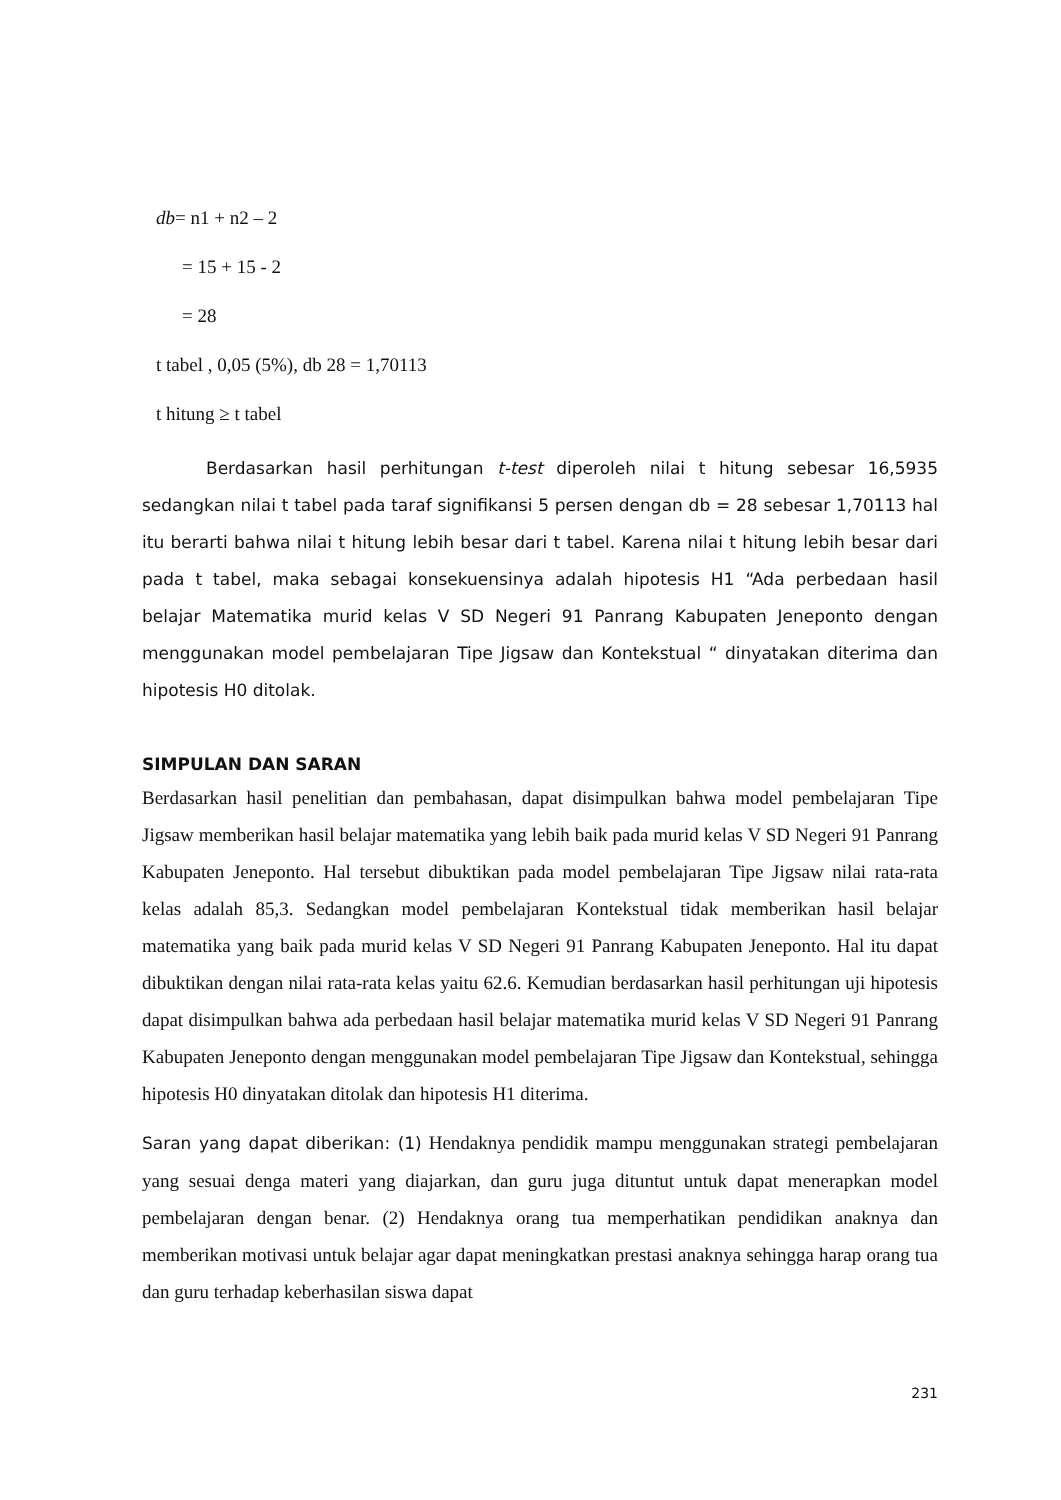db= n1 + n2 – 2
= 15 + 15 - 2
= 28
t tabel , 0,05 (5%), db 28 = 1,70113
t hitung ≥ t tabel
Berdasarkan hasil perhitungan t-test diperoleh nilai t hitung sebesar 16,5935 sedangkan nilai t tabel pada taraf signifikansi 5 persen dengan db = 28 sebesar 1,70113 hal itu berarti bahwa nilai t hitung lebih besar dari t tabel. Karena nilai t hitung lebih besar dari pada t tabel, maka sebagai konsekuensinya adalah hipotesis H1 “Ada perbedaan hasil belajar Matematika murid kelas V SD Negeri 91 Panrang Kabupaten Jeneponto dengan menggunakan model pembelajaran Tipe Jigsaw dan Kontekstual “ dinyatakan diterima dan hipotesis H0 ditolak.
SIMPULAN DAN SARAN
Berdasarkan hasil penelitian dan pembahasan, dapat disimpulkan bahwa model pembelajaran Tipe Jigsaw memberikan hasil belajar matematika yang lebih baik pada murid kelas V SD Negeri 91 Panrang Kabupaten Jeneponto. Hal tersebut dibuktikan pada model pembelajaran Tipe Jigsaw nilai rata-rata kelas adalah 85,3. Sedangkan model pembelajaran Kontekstual tidak memberikan hasil belajar matematika yang baik pada murid kelas V SD Negeri 91 Panrang Kabupaten Jeneponto. Hal itu dapat dibuktikan dengan nilai rata-rata kelas yaitu 62.6. Kemudian berdasarkan hasil perhitungan uji hipotesis dapat disimpulkan bahwa ada perbedaan hasil belajar matematika murid kelas V SD Negeri 91 Panrang Kabupaten Jeneponto dengan menggunakan model pembelajaran Tipe Jigsaw dan Kontekstual, sehingga hipotesis H0 dinyatakan ditolak dan hipotesis H1 diterima.
Saran yang dapat diberikan: (1) Hendaknya pendidik mampu menggunakan strategi pembelajaran yang sesuai denga materi yang diajarkan, dan guru juga dituntut untuk dapat menerapkan model pembelajaran dengan benar. (2) Hendaknya orang tua memperhatikan pendidikan anaknya dan memberikan motivasi untuk belajar agar dapat meningkatkan prestasi anaknya sehingga harap orang tua dan guru terhadap keberhasilan siswa dapat
231